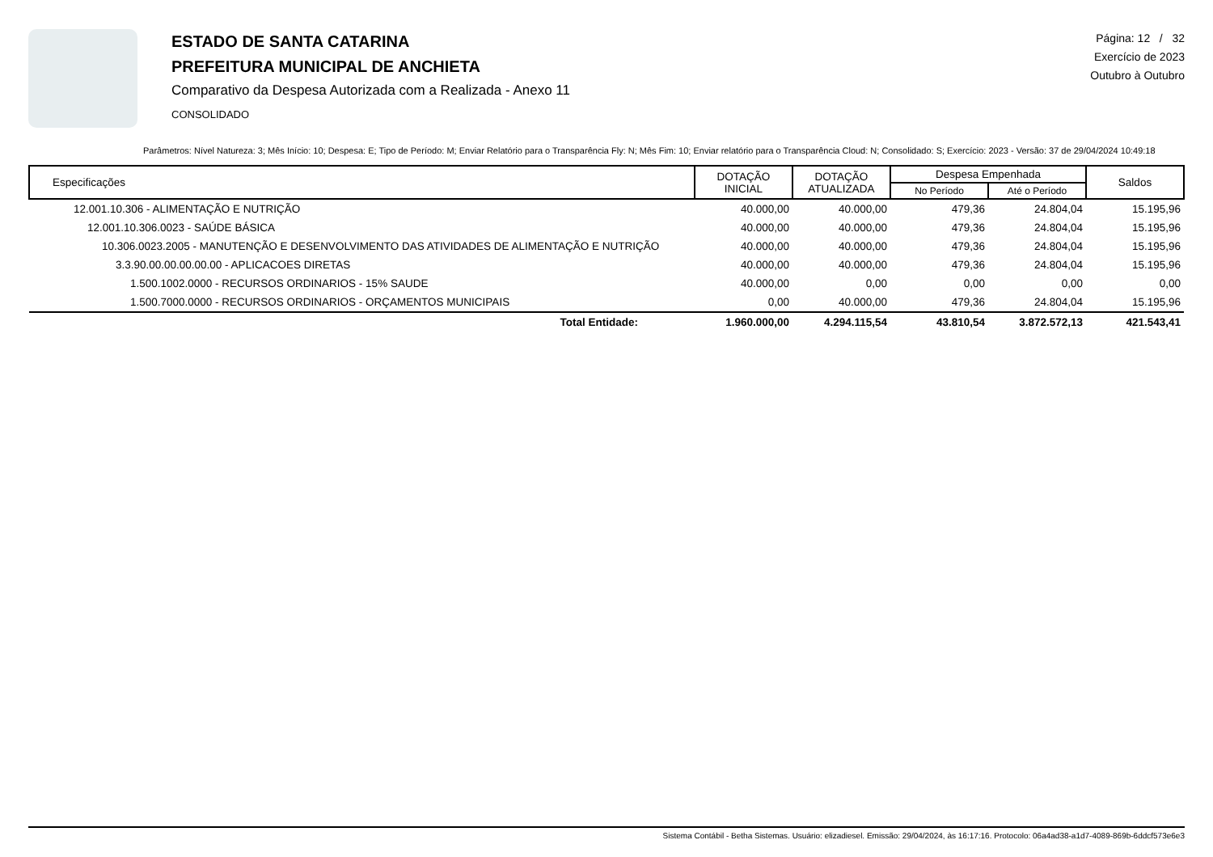ESTADO DE SANTA CATARINA
PREFEITURA MUNICIPAL DE ANCHIETA
Comparativo da Despesa Autorizada com a Realizada - Anexo 11
CONSOLIDADO
Página: 12 / 32
Exercício de 2023
Outubro à Outubro
Parâmetros: Nível Natureza: 3; Mês Início: 10; Despesa: E; Tipo de Período: M; Enviar Relatório para o Transparência Fly: N; Mês Fim: 10; Enviar relatório para o Transparência Cloud: N; Consolidado: S; Exercício: 2023 - Versão: 37 de 29/04/2024 10:49:18
| Especificações | DOTAÇÃO INICIAL | DOTAÇÃO ATUALIZADA | Despesa Empenhada | | Saldos |
| --- | --- | --- | --- | --- | --- |
| | | | No Período | Até o Período | |
| 12.001.10.306 - ALIMENTAÇÃO E NUTRIÇÃO | 40.000,00 | 40.000,00 | 479,36 | 24.804,04 | 15.195,96 |
| 12.001.10.306.0023 - SAÚDE BÁSICA | 40.000,00 | 40.000,00 | 479,36 | 24.804,04 | 15.195,96 |
| 10.306.0023.2005 - MANUTENÇÃO E DESENVOLVIMENTO DAS ATIVIDADES DE ALIMENTAÇÃO E NUTRIÇÃO | 40.000,00 | 40.000,00 | 479,36 | 24.804,04 | 15.195,96 |
| 3.3.90.00.00.00.00.00 - APLICACOES DIRETAS | 40.000,00 | 40.000,00 | 479,36 | 24.804,04 | 15.195,96 |
| 1.500.1002.0000 - RECURSOS ORDINARIOS - 15% SAUDE | 40.000,00 | 0,00 | 0,00 | 0,00 | 0,00 |
| 1.500.7000.0000 - RECURSOS ORDINARIOS - ORÇAMENTOS MUNICIPAIS | 0,00 | 40.000,00 | 479,36 | 24.804,04 | 15.195,96 |
| Total Entidade: | 1.960.000,00 | 4.294.115,54 | 43.810,54 | 3.872.572,13 | 421.543,41 |
Sistema Contábil - Betha Sistemas. Usuário: elizadiesel. Emissão: 29/04/2024, às 16:17:16. Protocolo: 06a4ad38-a1d7-4089-869b-6ddcf573e6e3